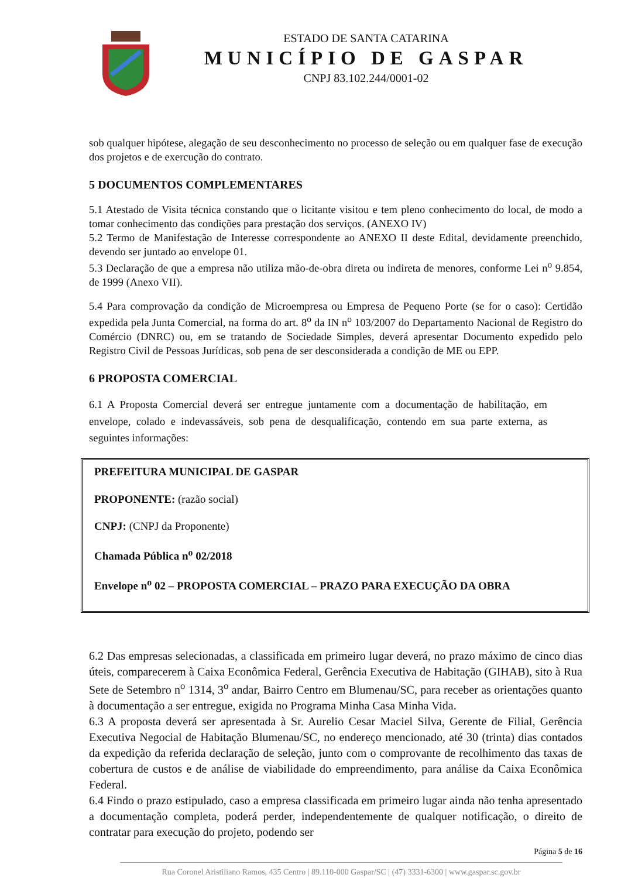ESTADO DE SANTA CATARINA
MUNICÍPIO DE GASPAR
CNPJ 83.102.244/0001-02
sob qualquer hipótese, alegação de seu desconhecimento no processo de seleção ou em qualquer fase de execução dos projetos e de exercução do contrato.
5 DOCUMENTOS COMPLEMENTARES
5.1 Atestado de Visita técnica constando que o licitante visitou e tem pleno conhecimento do local, de modo a tomar conhecimento das condições para prestação dos serviços. (ANEXO IV)
5.2 Termo de Manifestação de Interesse correspondente ao ANEXO II deste Edital, devidamente preenchido, devendo ser juntado ao envelope 01.
5.3 Declaração de que a empresa não utiliza mão-de-obra direta ou indireta de menores, conforme Lei n<sup>o</sup> 9.854, de 1999 (Anexo VII).
5.4 Para comprovação da condição de Microempresa ou Empresa de Pequeno Porte (se for o caso): Certidão expedida pela Junta Comercial, na forma do art. 8<sup>o</sup> da IN n<sup>o</sup> 103/2007 do Departamento Nacional de Registro do Comércio (DNRC) ou, em se tratando de Sociedade Simples, deverá apresentar Documento expedido pelo Registro Civil de Pessoas Jurídicas, sob pena de ser desconsiderada a condição de ME ou EPP.
6 PROPOSTA COMERCIAL
6.1 A Proposta Comercial deverá ser entregue juntamente com a documentação de habilitação, em envelope, colado e indevassáveis, sob pena de desqualificação, contendo em sua parte externa, as seguintes informações:
PREFEITURA MUNICIPAL DE GASPAR
PROPONENTE: (razão social)
CNPJ: (CNPJ da Proponente)
Chamada Pública n<sup>o</sup> 02/2018
Envelope n<sup>o</sup> 02 – PROPOSTA COMERCIAL – PRAZO PARA EXECUÇÃO DA OBRA
6.2 Das empresas selecionadas, a classificada em primeiro lugar deverá, no prazo máximo de cinco dias úteis, comparecerem à Caixa Econômica Federal, Gerência Executiva de Habitação (GIHAB), sito à Rua Sete de Setembro n<sup>o</sup> 1314, 3<sup>o</sup> andar, Bairro Centro em Blumenau/SC, para receber as orientações quanto à documentação a ser entregue, exigida no Programa Minha Casa Minha Vida.
6.3 A proposta deverá ser apresentada à Sr. Aurelio Cesar Maciel Silva, Gerente de Filial, Gerência Executiva Negocial de Habitação Blumenau/SC, no endereço mencionado, até 30 (trinta) dias contados da expedição da referida declaração de seleção, junto com o comprovante de recolhimento das taxas de cobertura de custos e de análise de viabilidade do empreendimento, para análise da Caixa Econômica Federal.
6.4 Findo o prazo estipulado, caso a empresa classificada em primeiro lugar ainda não tenha apresentado a documentação completa, poderá perder, independentemente de qualquer notificação, o direito de contratar para execução do projeto, podendo ser
Página 5 de 16
Rua Coronel Aristiliano Ramos, 435 Centro | 89.110-000 Gaspar/SC | (47) 3331-6300 | www.gaspar.sc.gov.br